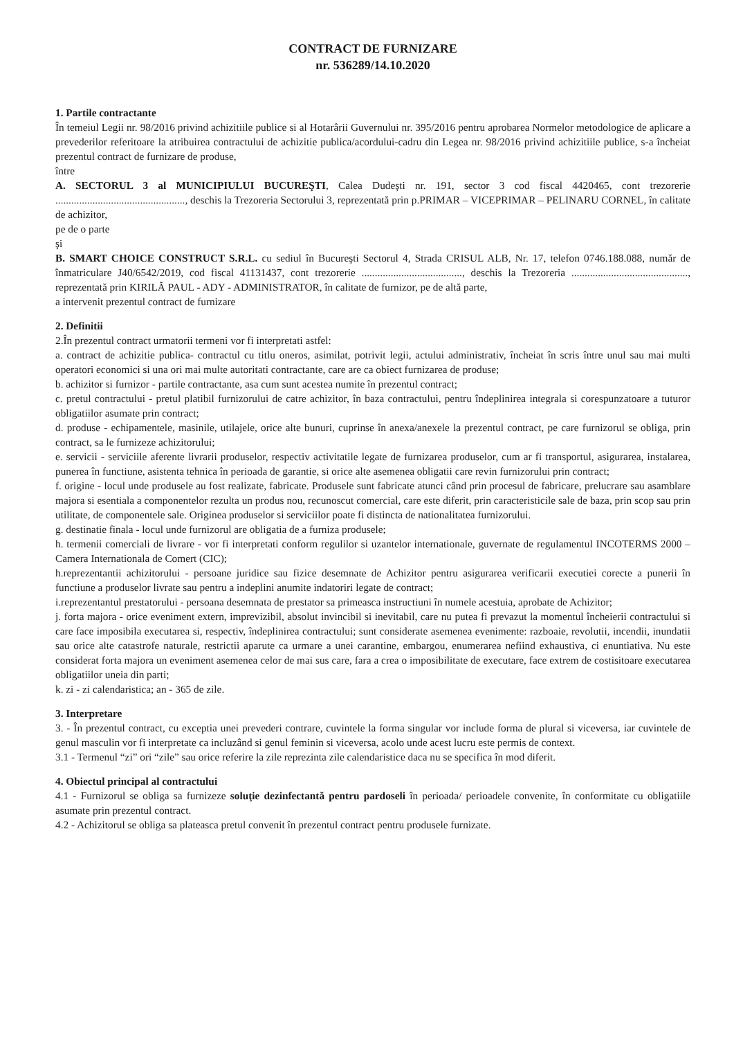CONTRACT DE FURNIZARE
nr. 536289/14.10.2020
1. Partile contractante
În temeiul Legii nr. 98/2016 privind achizitiile publice si al Hotarârii Guvernului nr. 395/2016 pentru aprobarea Normelor metodologice de aplicare a prevederilor referitoare la atribuirea contractului de achizitie publica/acordului-cadru din Legea nr. 98/2016 privind achizitiile publice, s-a încheiat prezentul contract de furnizare de produse,
între
A. SECTORUL 3 al MUNICIPIULUI BUCUREŞTI, Calea Dudeşti nr. 191, sector 3 cod fiscal 4420465, cont trezorerie ................................................., deschis la Trezoreria Sectorului 3, reprezentată prin p.PRIMAR – VICEPRIMAR – PELINARU CORNEL, în calitate de achizitor,
pe de o parte
şi
B. SMART CHOICE CONSTRUCT S.R.L. cu sediul în Bucureşti Sectorul 4, Strada CRISUL ALB, Nr. 17, telefon 0746.188.088, număr de înmatriculare J40/6542/2019, cod fiscal 41131437, cont trezorerie ......................................, deschis la Trezoreria ............................................, reprezentată prin KIRILĂ PAUL - ADY - ADMINISTRATOR, în calitate de furnizor, pe de altă parte,
a intervenit prezentul contract de furnizare
2. Definitii
2.În prezentul contract urmatorii termeni vor fi interpretati astfel:
a. contract de achizitie publica- contractul cu titlu oneros, asimilat, potrivit legii, actului administrativ, încheiat în scris între unul sau mai multi operatori economici si una ori mai multe autoritati contractante, care are ca obiect furnizarea de produse;
b. achizitor si furnizor - partile contractante, asa cum sunt acestea numite în prezentul contract;
c. pretul contractului - pretul platibil furnizorului de catre achizitor, în baza contractului, pentru îndeplinirea integrala si corespunzatoare a tuturor obligatiilor asumate prin contract;
d. produse - echipamentele, masinile, utilajele, orice alte bunuri, cuprinse în anexa/anexele la prezentul contract, pe care furnizorul se obliga, prin contract, sa le furnizeze achizitorului;
e. servicii - serviciile aferente livrarii produselor, respectiv activitatile legate de furnizarea produselor, cum ar fi transportul, asigurarea, instalarea, punerea în functiune, asistenta tehnica în perioada de garantie, si orice alte asemenea obligatii care revin furnizorului prin contract;
f. origine - locul unde produsele au fost realizate, fabricate. Produsele sunt fabricate atunci când prin procesul de fabricare, prelucrare sau asamblare majora si esentiala a componentelor rezulta un produs nou, recunoscut comercial, care este diferit, prin caracteristicile sale de baza, prin scop sau prin utilitate, de componentele sale. Originea produselor si serviciilor poate fi distincta de nationalitatea furnizorului.
g. destinatie finala - locul unde furnizorul are obligatia de a furniza produsele;
h. termenii comerciali de livrare - vor fi interpretati conform regulilor si uzantelor internationale, guvernate de regulamentul INCOTERMS 2000 – Camera Internationala de Comert (CIC);
h.reprezentantii achizitorului - persoane juridice sau fizice desemnate de Achizitor pentru asigurarea verificarii executiei corecte a punerii în functiune a produselor livrate sau pentru a indeplini anumite indatoriri legate de contract;
i.reprezentantul prestatorului - persoana desemnata de prestator sa primeasca instructiuni în numele acestuia, aprobate de Achizitor;
j. forta majora - orice eveniment extern, imprevizibil, absolut invincibil si inevitabil, care nu putea fi prevazut la momentul încheierii contractului si care face imposibila executarea si, respectiv, îndeplinirea contractului; sunt considerate asemenea evenimente: razboaie, revolutii, incendii, inundatii sau orice alte catastrofe naturale, restrictii aparute ca urmare a unei carantine, embargou, enumerarea nefiind exhaustiva, ci enuntiativa. Nu este considerat forta majora un eveniment asemenea celor de mai sus care, fara a crea o imposibilitate de executare, face extrem de costisitoare executarea obligatiilor uneia din parti;
k. zi - zi calendaristica; an - 365 de zile.
3. Interpretare
3. - În prezentul contract, cu exceptia unei prevederi contrare, cuvintele la forma singular vor include forma de plural si viceversa, iar cuvintele de genul masculin vor fi interpretate ca incluzând si genul feminin si viceversa, acolo unde acest lucru este permis de context.
3.1 - Termenul “zi” ori “zile” sau orice referire la zile reprezinta zile calendaristice daca nu se specifica în mod diferit.
4. Obiectul principal al contractului
4.1 - Furnizorul se obliga sa furnizeze soluţie dezinfectantă pentru pardoseli în perioada/ perioadele convenite, în conformitate cu obligatiile asumate prin prezentul contract.
4.2 - Achizitorul se obliga sa plateasca pretul convenit în prezentul contract pentru produsele furnizate.
​